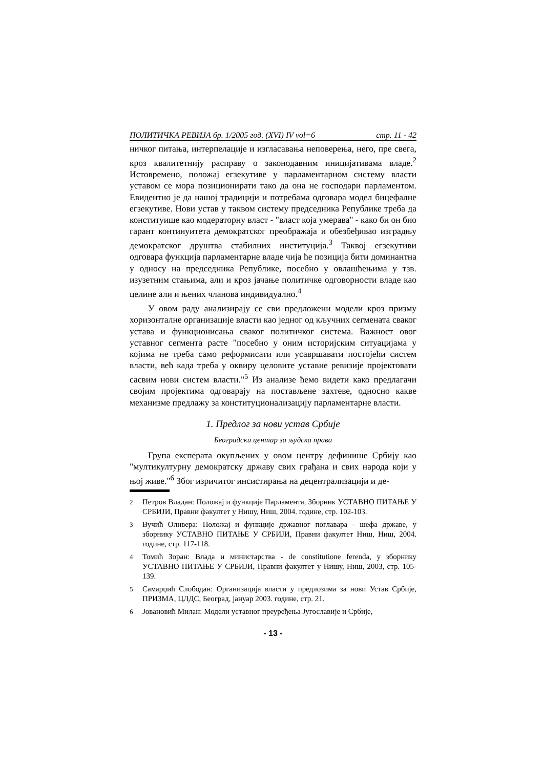ПОЛИТИЧКА РЕВИЈА бр. 1/2005 год. (XVI) IV vol=6 стр. 11 - 42
ничког питања, интерпелације и изгласавања неповерења, него, пре свега, кроз квалитетнију расправу о законодавним иницијативама владе.<sup>2</sup> Истовремено, положај егзекутиве у парламентарном систему власти уставом се мора позиционирати тако да она не господари парламентом. Евидентно је да нашој традицији и потребама одговара модел бицефалне егзекутиве. Нови устав у таквом систему председника Републике треба да конституише као модераторну власт - "власт која умерава" - како би он био гарант континуитета демократског преображаја и обезбеђивао изградњу демократског друштва стабилних институција.<sup>3</sup> Таквој егзекутиви одговара функција парламентарне владе чија ће позиција бити доминантна у односу на председника Републике, посебно у овлашћењима у тзв. изузетним стањима, али и кроз јачање политичке одговорности владе као целине али и њених чланова индивидуално.<sup>4</sup>
У овом раду анализирају се сви предложени модели кроз призму хоризонталне организације власти као једног од кључних сегмената сваког устава и функционисања сваког политичког система. Важност овог уставног сегмента расте "посебно у оним историјским ситуацијама у којима не треба само реформисати или усавршавати постојећи систем власти, већ када треба у оквиру целовите уставне ревизије пројектовати сасвим нови систем власти."<sup>5</sup> Из анализе ћемо видети како предлагачи својим пројектима одговарају на постављене захтеве, односно какве механизме предлажу за конституционализацију парламентарне власти.
1. Предлог за нови устав Србије
Београдски центар за људска права
Група експерата окупљених у овом центру дефинише Србију као "мултикултурну демократску државу свих грађана и свих народа који у њој живе."<sup>6</sup> Због изричитог инсистирања на децентрализацији и де-
2
Петров Владан: Положај и функције Парламента, Зборник УСТАВНО ПИТАЊЕ У СРБИЈИ, Правни факултет у Нишу, Ниш, 2004. године, стр. 102-103.
3
Вучић Оливера: Положај и функције државног поглавара - шефа државе, у зборнику УСТАВНО ПИТАЊЕ У СРБИЈИ, Правни факултет Ниш, Ниш, 2004. године, стр. 117-118.
4
Томић Зоран: Влада и министарства - de constitutione ferenda, у зборнику УСТАВНО ПИТАЊЕ У СРБИЈИ, Правни факултет у Нишу, Ниш, 2003, стр. 105-139.
5
Самарџић Слободан: Организација власти у предлозима за нови Устав Србије, ПРИЗМА, ЦЛДС, Београд, јануар 2003. године, стр. 21.
6
Јовановић Милан: Модели уставног преуређења Југославије и Србије,
- 13 -